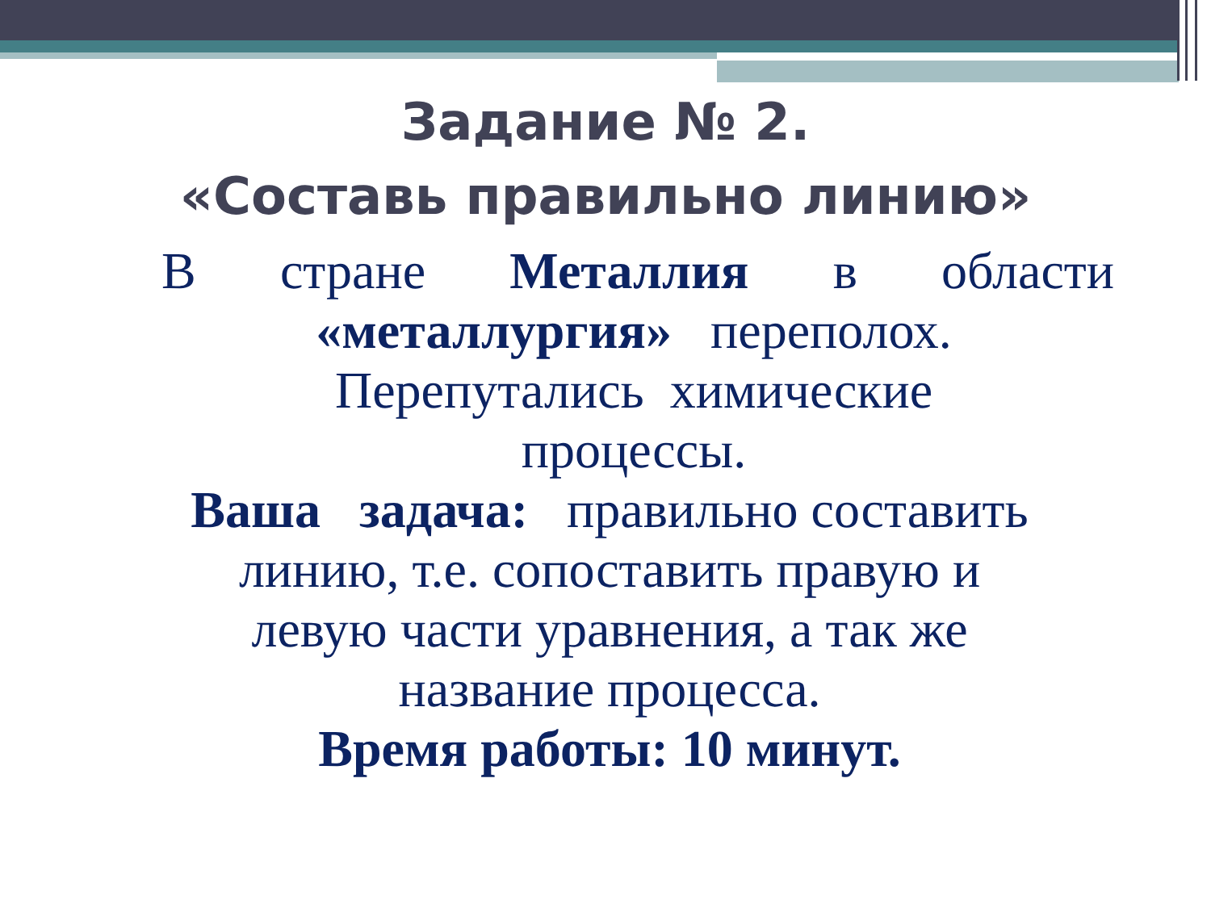Задание № 2.
«Составь правильно линию»
В стране Металлия в области
«металлургия» переполох.
Перепутались химические
процессы.
Ваша задача: правильно составить
линию, т.е. сопоставить правую и
левую части уравнения, а так же
название процесса.
Время работы: 10 минут.